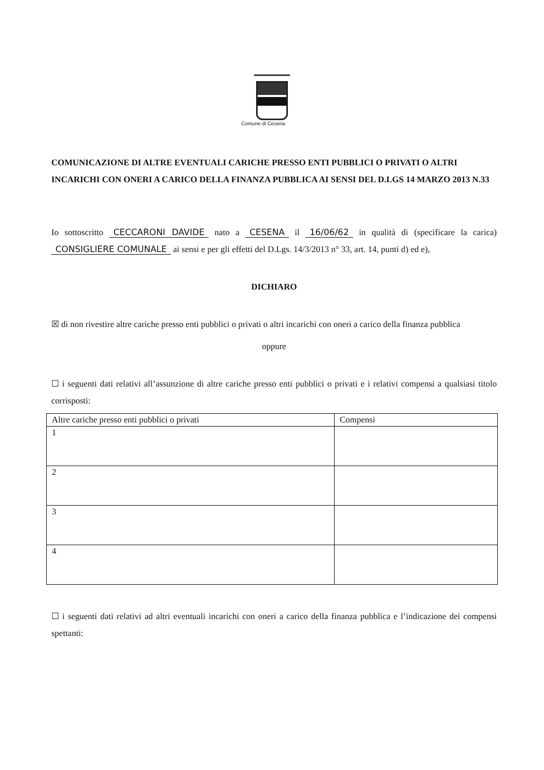Comune di Cesena
COMUNICAZIONE DI ALTRE EVENTUALI CARICHE PRESSO ENTI PUBBLICI O PRIVATI O ALTRI INCARICHI CON ONERI A CARICO DELLA FINANZA PUBBLICA AI SENSI DEL D.LGS 14 MARZO 2013 N.33
Io sottoscritto CECCARONI DAVIDE nato a CESENA il 16/06/62 in qualità di (specificare la carica) CONSIGLIERE COMUNALE ai sensi e per gli effetti del D.Lgs. 14/3/2013 n° 33, art. 14, punti d) ed e),
DICHIARO
☒ di non rivestire altre cariche presso enti pubblici o privati o altri incarichi con oneri a carico della finanza pubblica
oppure
☐ i seguenti dati relativi all’assunzione di altre cariche presso enti pubblici o privati e i relativi compensi a qualsiasi titolo corrisposti:
| Altre cariche presso enti pubblici o privati | Compensi |
| --- | --- |
| 1 | |
| 2 | |
| 3 | |
| 4 | |
☐ i seguenti dati relativi ad altri eventuali incarichi con oneri a carico della finanza pubblica e l’indicazione dei compensi spettanti: